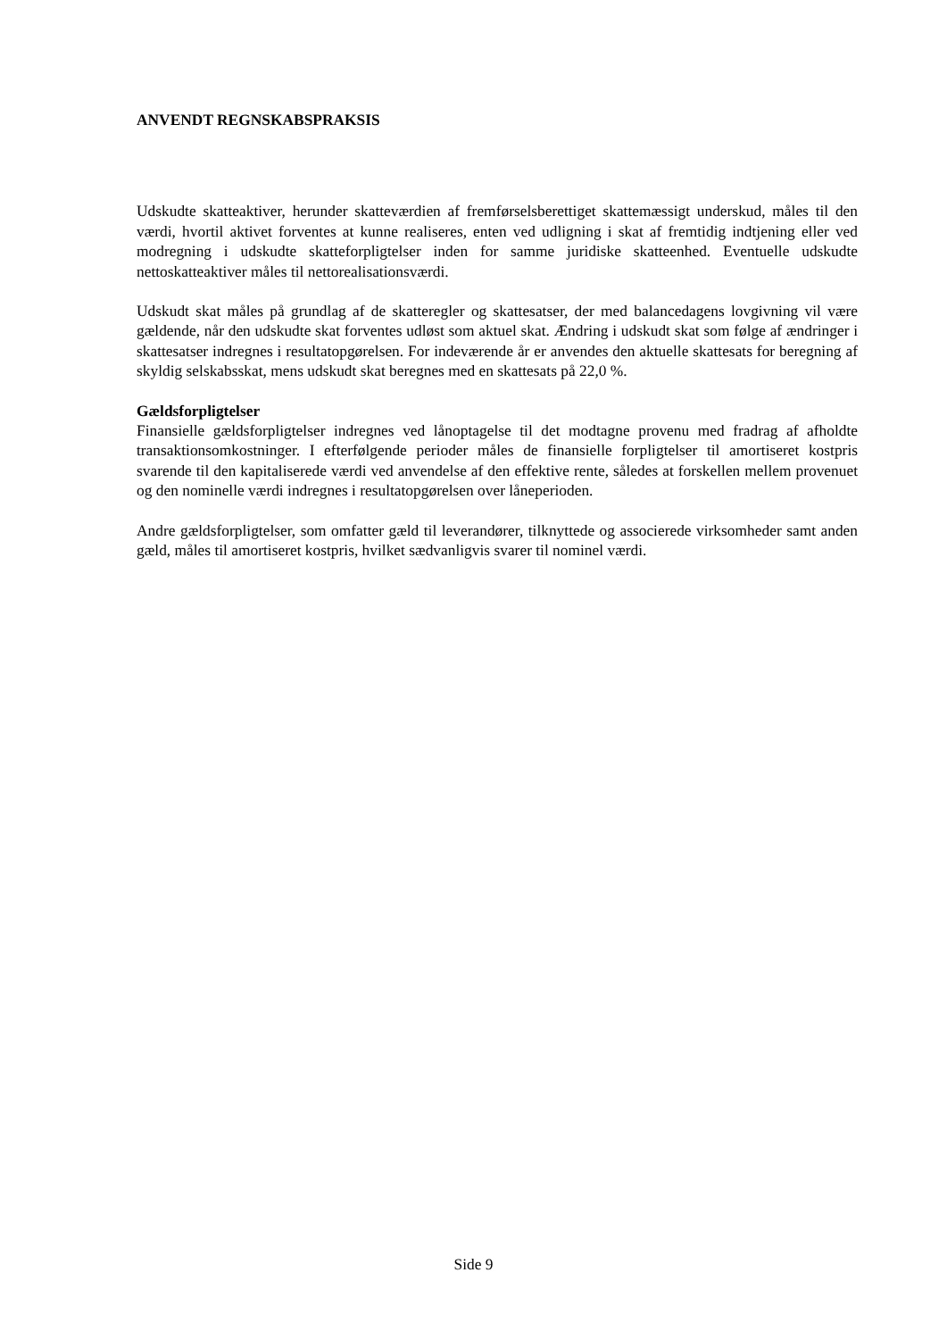ANVENDT REGNSKABSPRAKSIS
Udskudte skatteaktiver, herunder skatteværdien af fremførselsberettiget skattemæssigt underskud, måles til den værdi, hvortil aktivet forventes at kunne realiseres, enten ved udligning i skat af fremtidig indtjening eller ved modregning i udskudte skatteforpligtelser inden for samme juridiske skatteenhed. Eventuelle udskudte nettoskatteaktiver måles til nettorealisationsværdi.
Udskudt skat måles på grundlag af de skatteregler og skattesatser, der med balancedagens lovgivning vil være gældende, når den udskudte skat forventes udløst som aktuel skat. Ændring i udskudt skat som følge af ændringer i skattesatser indregnes i resultatopgørelsen. For indeværende år er anvendes den aktuelle skattesats for beregning af skyldig selskabsskat, mens udskudt skat beregnes med en skattesats på 22,0 %.
Gældsforpligtelser
Finansielle gældsforpligtelser indregnes ved lånoptagelse til det modtagne provenu med fradrag af afholdte transaktionsomkostninger. I efterfølgende perioder måles de finansielle forpligtelser til amortiseret kostpris svarende til den kapitaliserede værdi ved anvendelse af den effektive rente, således at forskellen mellem provenuet og den nominelle værdi indregnes i resultatopgørelsen over låneperioden.
Andre gældsforpligtelser, som omfatter gæld til leverandører, tilknyttede og associerede virksomheder samt anden gæld, måles til amortiseret kostpris, hvilket sædvanligvis svarer til nominel værdi.
Side 9